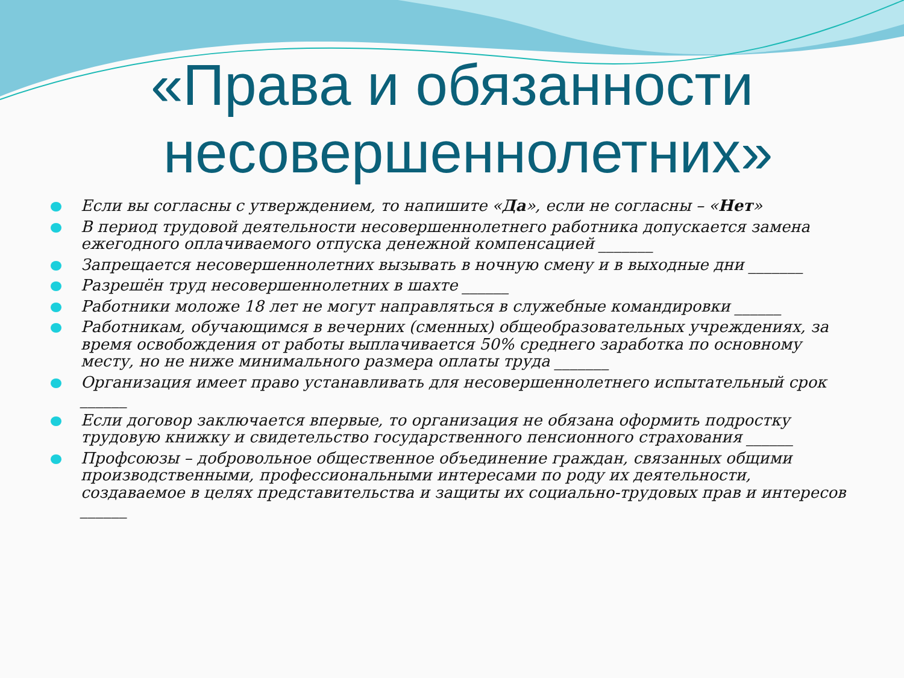«Права и обязанности
несовершеннолетних»
Если вы согласны с утверждением, то напишите «Да», если не согласны – «Нет»
В период трудовой деятельности несовершеннолетнего работника допускается замена ежегодного оплачиваемого отпуска денежной компенсацией _______
Запрещается несовершеннолетних вызывать в ночную смену и в выходные дни _______
Разрешён труд несовершеннолетних в шахте ______
Работники моложе 18 лет не могут направляться в служебные командировки ______
Работникам, обучающимся в вечерних (сменных) общеобразовательных учреждениях, за время освобождения от работы выплачивается 50% среднего заработка по основному месту, но не ниже минимального размера оплаты труда _______
Организация имеет право устанавливать для несовершеннолетнего испытательный срок ______
Если договор заключается впервые, то организация не обязана оформить подростку трудовую книжку и свидетельство государственного пенсионного страхования ______
Профсоюзы – добровольное общественное объединение граждан, связанных общими производственными, профессиональными интересами по роду их деятельности, создаваемое в целях представительства и защиты их социально-трудовых прав и интересов ______